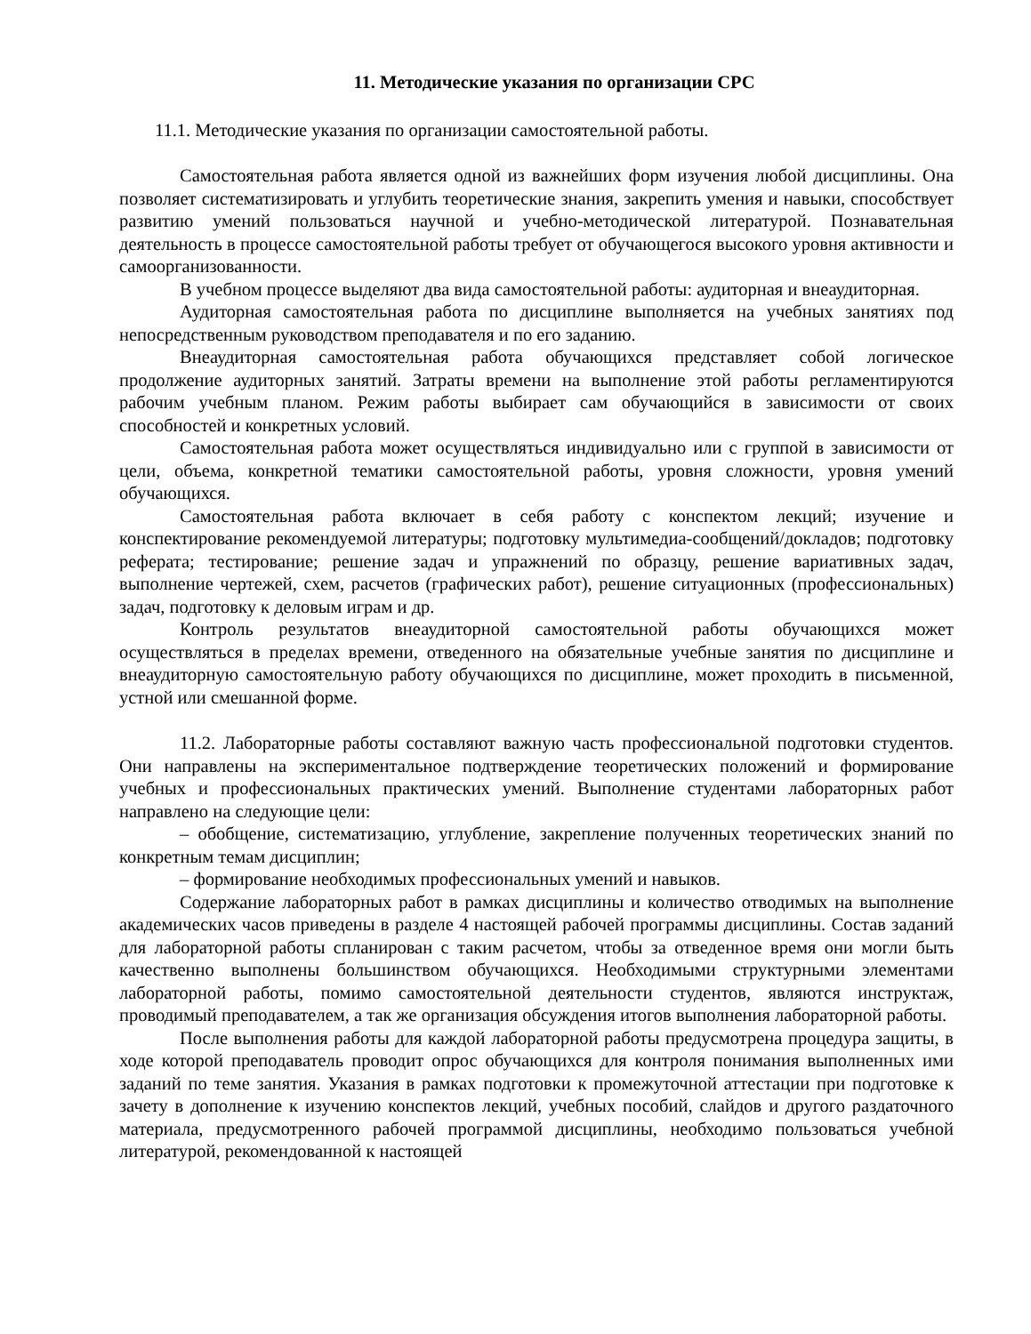11. Методические указания по организации СРС
11.1. Методические указания по организации самостоятельной работы.
Самостоятельная работа является одной из важнейших форм изучения любой дисциплины. Она позволяет систематизировать и углубить теоретические знания, закрепить умения и навыки, способствует развитию умений пользоваться научной и учебно-методической литературой. Познавательная деятельность в процессе самостоятельной работы требует от обучающегося высокого уровня активности и самоорганизованности.
В учебном процессе выделяют два вида самостоятельной работы: аудиторная и внеаудиторная.
Аудиторная самостоятельная работа по дисциплине выполняется на учебных занятиях под непосредственным руководством преподавателя и по его заданию.
Внеаудиторная самостоятельная работа обучающихся представляет собой логическое продолжение аудиторных занятий. Затраты времени на выполнение этой работы регламентируются рабочим учебным планом. Режим работы выбирает сам обучающийся в зависимости от своих способностей и конкретных условий.
Самостоятельная работа может осуществляться индивидуально или с группой в зависимости от цели, объема, конкретной тематики самостоятельной работы, уровня сложности, уровня умений обучающихся.
Самостоятельная работа включает в себя работу с конспектом лекций; изучение и конспектирование рекомендуемой литературы; подготовку мультимедиа-сообщений/докладов; подготовку реферата; тестирование; решение задач и упражнений по образцу, решение вариативных задач, выполнение чертежей, схем, расчетов (графических работ), решение ситуационных (профессиональных) задач, подготовку к деловым играм и др.
Контроль результатов внеаудиторной самостоятельной работы обучающихся может осуществляться в пределах времени, отведенного на обязательные учебные занятия по дисциплине и внеаудиторную самостоятельную работу обучающихся по дисциплине, может проходить в письменной, устной или смешанной форме.
11.2. Лабораторные работы составляют важную часть профессиональной подготовки студентов. Они направлены на экспериментальное подтверждение теоретических положений и формирование учебных и профессиональных практических умений. Выполнение студентами лабораторных работ направлено на следующие цели:
– обобщение, систематизацию, углубление, закрепление полученных теоретических знаний по конкретным темам дисциплин;
– формирование необходимых профессиональных умений и навыков.
Содержание лабораторных работ в рамках дисциплины и количество отводимых на выполнение академических часов приведены в разделе 4 настоящей рабочей программы дисциплины. Состав заданий для лабораторной работы спланирован с таким расчетом, чтобы за отведенное время они могли быть качественно выполнены большинством обучающихся. Необходимыми структурными элементами лабораторной работы, помимо самостоятельной деятельности студентов, являются инструктаж, проводимый преподавателем, а так же организация обсуждения итогов выполнения лабораторной работы.
После выполнения работы для каждой лабораторной работы предусмотрена процедура защиты, в ходе которой преподаватель проводит опрос обучающихся для контроля понимания выполненных ими заданий по теме занятия. Указания в рамках подготовки к промежуточной аттестации при подготовке к зачету в дополнение к изучению конспектов лекций, учебных пособий, слайдов и другого раздаточного материала, предусмотренного рабочей программой дисциплины, необходимо пользоваться учебной литературой, рекомендованной к настоящей